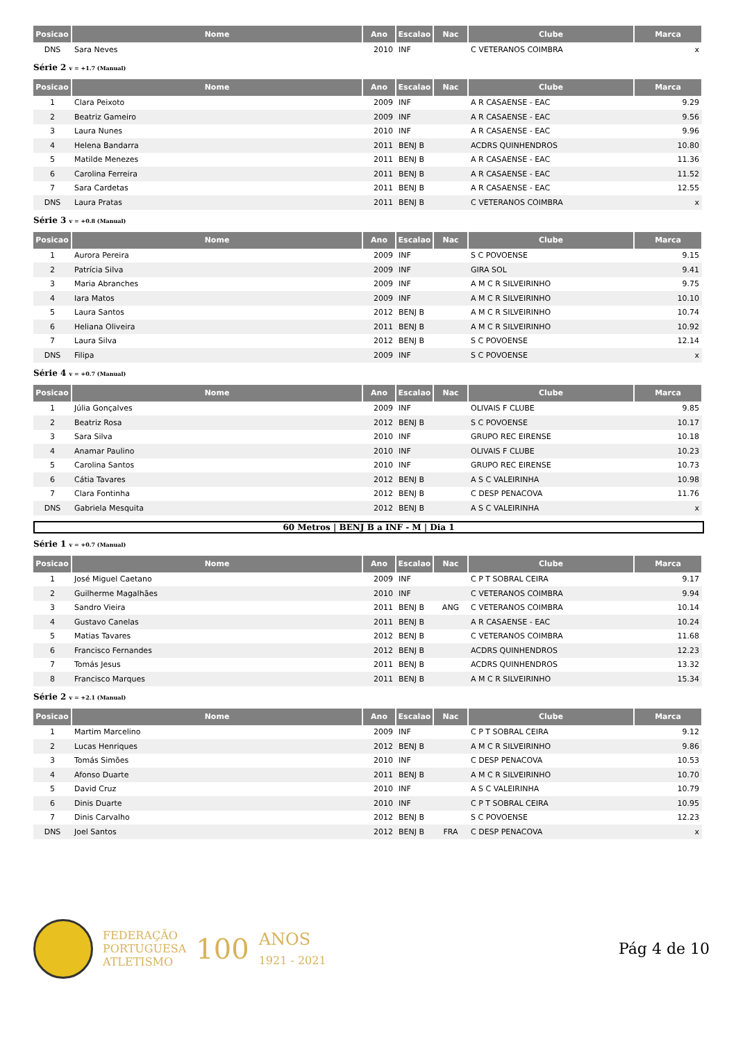| Posicao | Nome | Ano | Escalao | Nac | Clube | Marca |
| --- | --- | --- | --- | --- | --- | --- |
| DNS | Sara Neves | 2010 | INF | | C VETERANOS COIMBRA | x |
Série 2 v = +1.7 (Manual)
| Posicao | Nome | Ano | Escalao | Nac | Clube | Marca |
| --- | --- | --- | --- | --- | --- | --- |
| 1 | Clara Peixoto | 2009 | INF | | A R CASAENSE - EAC | 9.29 |
| 2 | Beatriz Gameiro | 2009 | INF | | A R CASAENSE - EAC | 9.56 |
| 3 | Laura Nunes | 2010 | INF | | A R CASAENSE - EAC | 9.96 |
| 4 | Helena Bandarra | 2011 | BENJ B | | ACDRS QUINHENDROS | 10.80 |
| 5 | Matilde Menezes | 2011 | BENJ B | | A R CASAENSE - EAC | 11.36 |
| 6 | Carolina Ferreira | 2011 | BENJ B | | A R CASAENSE - EAC | 11.52 |
| 7 | Sara Cardetas | 2011 | BENJ B | | A R CASAENSE - EAC | 12.55 |
| DNS | Laura Pratas | 2011 | BENJ B | | C VETERANOS COIMBRA | x |
Série 3 v = +0.8 (Manual)
| Posicao | Nome | Ano | Escalao | Nac | Clube | Marca |
| --- | --- | --- | --- | --- | --- | --- |
| 1 | Aurora Pereira | 2009 | INF | | S C POVOENSE | 9.15 |
| 2 | Patrícia Silva | 2009 | INF | | GIRA SOL | 9.41 |
| 3 | Maria Abranches | 2009 | INF | | A M C R SILVEIRINHO | 9.75 |
| 4 | Iara Matos | 2009 | INF | | A M C R SILVEIRINHO | 10.10 |
| 5 | Laura Santos | 2012 | BENJ B | | A M C R SILVEIRINHO | 10.74 |
| 6 | Heliana Oliveira | 2011 | BENJ B | | A M C R SILVEIRINHO | 10.92 |
| 7 | Laura Silva | 2012 | BENJ B | | S C POVOENSE | 12.14 |
| DNS | Filipa | 2009 | INF | | S C POVOENSE | x |
Série 4 v = +0.7 (Manual)
| Posicao | Nome | Ano | Escalao | Nac | Clube | Marca |
| --- | --- | --- | --- | --- | --- | --- |
| 1 | Júlia Gonçalves | 2009 | INF | | OLIVAIS F CLUBE | 9.85 |
| 2 | Beatriz Rosa | 2012 | BENJ B | | S C POVOENSE | 10.17 |
| 3 | Sara Silva | 2010 | INF | | GRUPO REC EIRENSE | 10.18 |
| 4 | Anamar Paulino | 2010 | INF | | OLIVAIS F CLUBE | 10.23 |
| 5 | Carolina Santos | 2010 | INF | | GRUPO REC EIRENSE | 10.73 |
| 6 | Cátia Tavares | 2012 | BENJ B | | A S C VALEIRINHA | 10.98 |
| 7 | Clara Fontinha | 2012 | BENJ B | | C DESP PENACOVA | 11.76 |
| DNS | Gabriela Mesquita | 2012 | BENJ B | | A S C VALEIRINHA | x |
60 Metros | BENJ B a INF - M | Dia 1
Série 1 v = +0.7 (Manual)
| Posicao | Nome | Ano | Escalao | Nac | Clube | Marca |
| --- | --- | --- | --- | --- | --- | --- |
| 1 | José Miguel Caetano | 2009 | INF | | C P T SOBRAL CEIRA | 9.17 |
| 2 | Guilherme Magalhães | 2010 | INF | | C VETERANOS COIMBRA | 9.94 |
| 3 | Sandro Vieira | 2011 | BENJ B | ANG | C VETERANOS COIMBRA | 10.14 |
| 4 | Gustavo Canelas | 2011 | BENJ B | | A R CASAENSE - EAC | 10.24 |
| 5 | Matias Tavares | 2012 | BENJ B | | C VETERANOS COIMBRA | 11.68 |
| 6 | Francisco Fernandes | 2012 | BENJ B | | ACDRS QUINHENDROS | 12.23 |
| 7 | Tomás Jesus | 2011 | BENJ B | | ACDRS QUINHENDROS | 13.32 |
| 8 | Francisco Marques | 2011 | BENJ B | | A M C R SILVEIRINHO | 15.34 |
Série 2 v = +2.1 (Manual)
| Posicao | Nome | Ano | Escalao | Nac | Clube | Marca |
| --- | --- | --- | --- | --- | --- | --- |
| 1 | Martim Marcelino | 2009 | INF | | C P T SOBRAL CEIRA | 9.12 |
| 2 | Lucas Henriques | 2012 | BENJ B | | A M C R SILVEIRINHO | 9.86 |
| 3 | Tomás Simões | 2010 | INF | | C DESP PENACOVA | 10.53 |
| 4 | Afonso Duarte | 2011 | BENJ B | | A M C R SILVEIRINHO | 10.70 |
| 5 | David Cruz | 2010 | INF | | A S C VALEIRINHA | 10.79 |
| 6 | Dinis Duarte | 2010 | INF | | C P T SOBRAL CEIRA | 10.95 |
| 7 | Dinis Carvalho | 2012 | BENJ B | | S C POVOENSE | 12.23 |
| DNS | Joel Santos | 2012 | BENJ B | FRA | C DESP PENACOVA | x |
FEDERAÇÃO
PORTUGUESA
ATLETISMO
100
ANOS
1921 - 2021
Pág 4 de 10